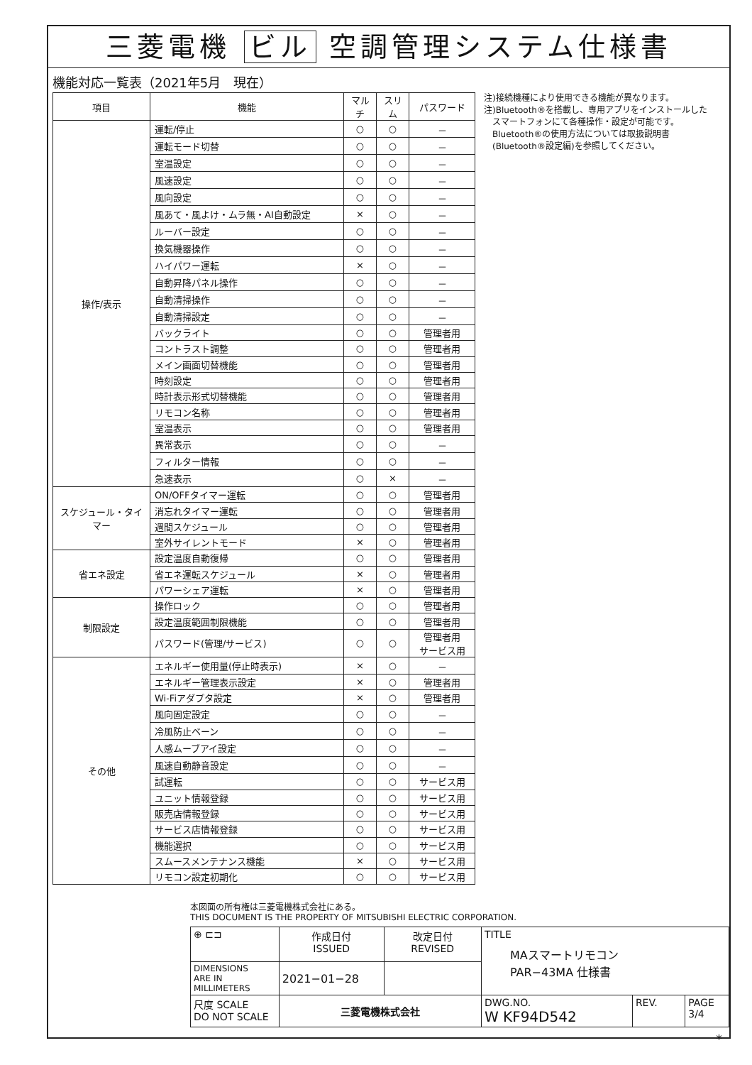三菱電機 ビル 空調管理システム仕様書
機能対応一覧表（2021年5月　現在）
| 項目 | 機能 | マルチ | スリム | パスワード |
| --- | --- | --- | --- | --- |
| 操作/表示 | 運転/停止 | ○ | ○ | － |
| | 運転モード切替 | ○ | ○ | － |
| | 室温設定 | ○ | ○ | － |
| | 風速設定 | ○ | ○ | － |
| | 風向設定 | ○ | ○ | － |
| | 風あて・風よけ・ムラ無・AI自動設定 | × | ○ | － |
| | ルーバー設定 | ○ | ○ | － |
| | 換気機器操作 | ○ | ○ | － |
| | ハイパワー運転 | × | ○ | － |
| | 自動昇降パネル操作 | ○ | ○ | － |
| | 自動清掃操作 | ○ | ○ | － |
| | 自動清掃設定 | ○ | ○ | － |
| | バックライト | ○ | ○ | 管理者用 |
| | コントラスト調整 | ○ | ○ | 管理者用 |
| | メイン画面切替機能 | ○ | ○ | 管理者用 |
| | 時刻設定 | ○ | ○ | 管理者用 |
| | 時計表示形式切替機能 | ○ | ○ | 管理者用 |
| | リモコン名称 | ○ | ○ | 管理者用 |
| | 室温表示 | ○ | ○ | 管理者用 |
| | 異常表示 | ○ | ○ | － |
| | フィルター情報 | ○ | ○ | － |
| | 急速表示 | ○ | × | － |
| スケジュール・タイマー | ON/OFFタイマー運転 | ○ | ○ | 管理者用 |
| | 消忘れタイマー運転 | ○ | ○ | 管理者用 |
| | 週間スケジュール | ○ | ○ | 管理者用 |
| | 室外サイレントモード | × | ○ | 管理者用 |
| 省エネ設定 | 設定温度自動復帰 | ○ | ○ | 管理者用 |
| | 省エネ運転スケジュール | × | ○ | 管理者用 |
| | パワーシェア運転 | × | ○ | 管理者用 |
| 制限設定 | 操作ロック | ○ | ○ | 管理者用 |
| | 設定温度範囲制限機能 | ○ | ○ | 管理者用 |
| | パスワード(管理/サービス) | ○ | ○ | 管理者用 サービス用 |
| その他 | エネルギー使用量(停止時表示) | × | ○ | － |
| | エネルギー管理表示設定 | × | ○ | 管理者用 |
| | Wi-Fiアダプタ設定 | × | ○ | 管理者用 |
| | 風向固定設定 | ○ | ○ | － |
| | 冷風防止ベーン | ○ | ○ | － |
| | 人感ムーブアイ設定 | ○ | ○ | － |
| | 風速自動静音設定 | ○ | ○ | － |
| | 試運転 | ○ | ○ | サービス用 |
| | ユニット情報登録 | ○ | ○ | サービス用 |
| | 販売店情報登録 | ○ | ○ | サービス用 |
| | サービス店情報登録 | ○ | ○ | サービス用 |
| | 機能選択 | ○ | ○ | サービス用 |
| | スムースメンテナンス機能 | × | ○ | サービス用 |
| | リモコン設定初期化 | ○ | ○ | サービス用 |
注)接続機種により使用できる機能が異なります。
注)Bluetooth®を搭載し、専用アプリをインストールした
　スマートフォンにて各種操作・設定が可能です。
　Bluetooth®の使用方法については取扱説明書
　(Bluetooth®設定編)を参照してください。
本図面の所有権は三菱電機株式会社にある。
THIS DOCUMENT IS THE PROPERTY OF MITSUBISHI ELECTRIC CORPORATION.
| ⊕ ⊏⊐ | 作成日付 ISSUED | 改定日付 REVISED | TITLE MAスマートリモコン PAR−43MA 仕様書 | | |
| DIMENSIONS ARE IN MILLIMETERS | 2021−01−28 | | | | |
| 尺度 SCALE DO NOT SCALE | 三菱電機株式会社 | | DWG.NO. W KF94D542 | REV. | PAGE 3/4 |
*